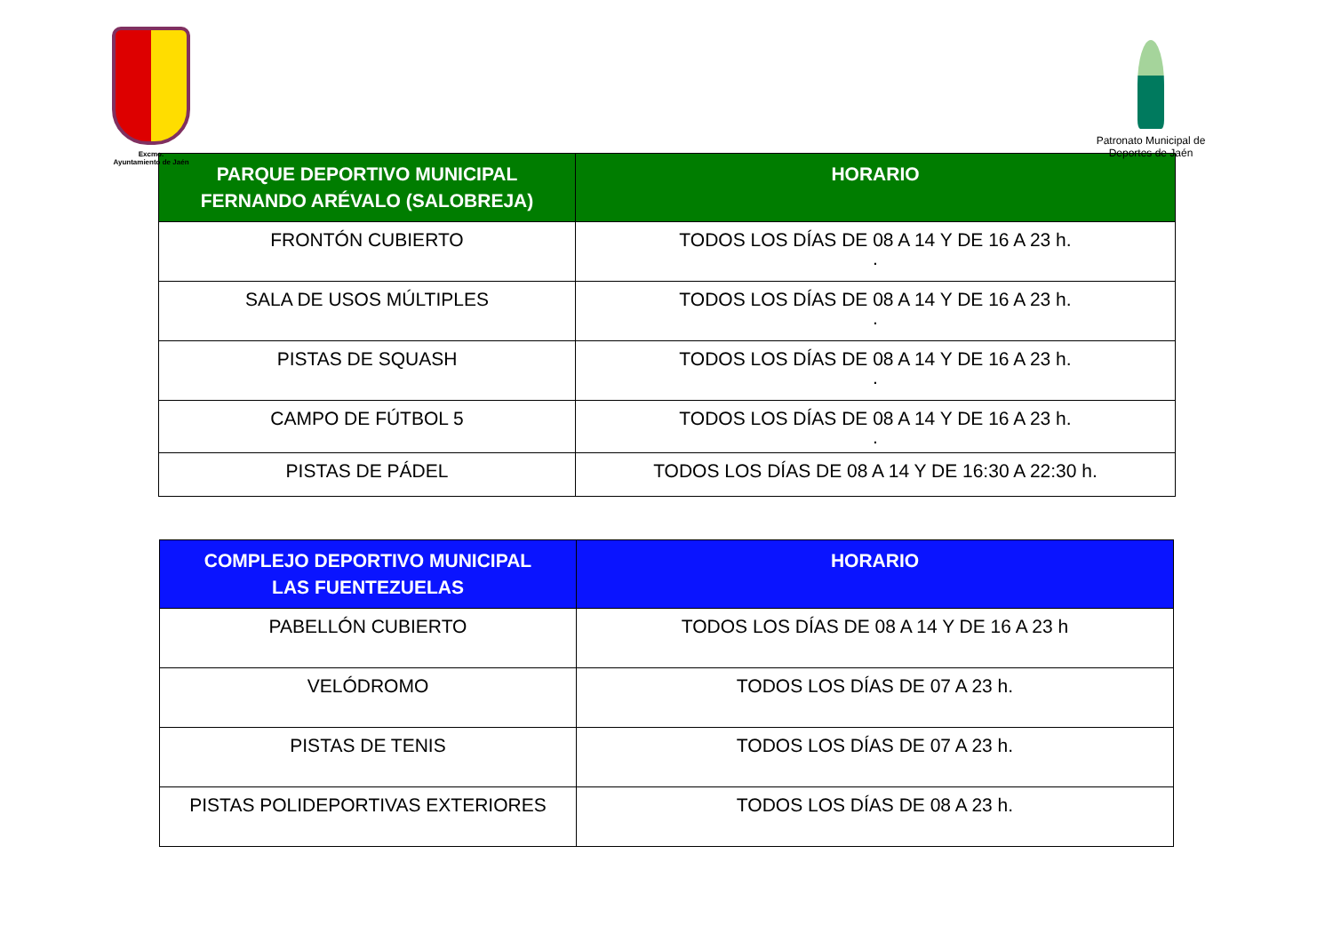Excmo.
Ayuntamiento de Jaén
Patronato Municipal de
Deportes de Jaén
| PARQUE DEPORTIVO MUNICIPAL FERNANDO ARÉVALO (SALOBREJA) | HORARIO |
| --- | --- |
| FRONTÓN CUBIERTO | TODOS LOS DÍAS DE 08 A 14 Y DE 16 A 23 h. . |
| SALA DE USOS MÚLTIPLES | TODOS LOS DÍAS DE 08 A 14 Y DE 16 A 23 h. . |
| PISTAS DE SQUASH | TODOS LOS DÍAS DE 08 A 14 Y DE 16 A 23 h. . |
| CAMPO DE FÚTBOL 5 | TODOS LOS DÍAS DE 08 A 14 Y DE 16 A 23 h. . |
| PISTAS DE PÁDEL | TODOS LOS DÍAS DE 08 A 14 Y DE 16:30 A 22:30 h. |
| COMPLEJO DEPORTIVO MUNICIPAL LAS FUENTEZUELAS | HORARIO |
| --- | --- |
| PABELLÓN CUBIERTO | TODOS LOS DÍAS DE 08 A 14 Y DE 16 A 23 h |
| VELÓDROMO | TODOS LOS DÍAS DE 07 A 23 h. |
| PISTAS DE TENIS | TODOS LOS DÍAS DE 07 A 23 h. |
| PISTAS POLIDEPORTIVAS EXTERIORES | TODOS LOS DÍAS DE 08 A 23 h. |